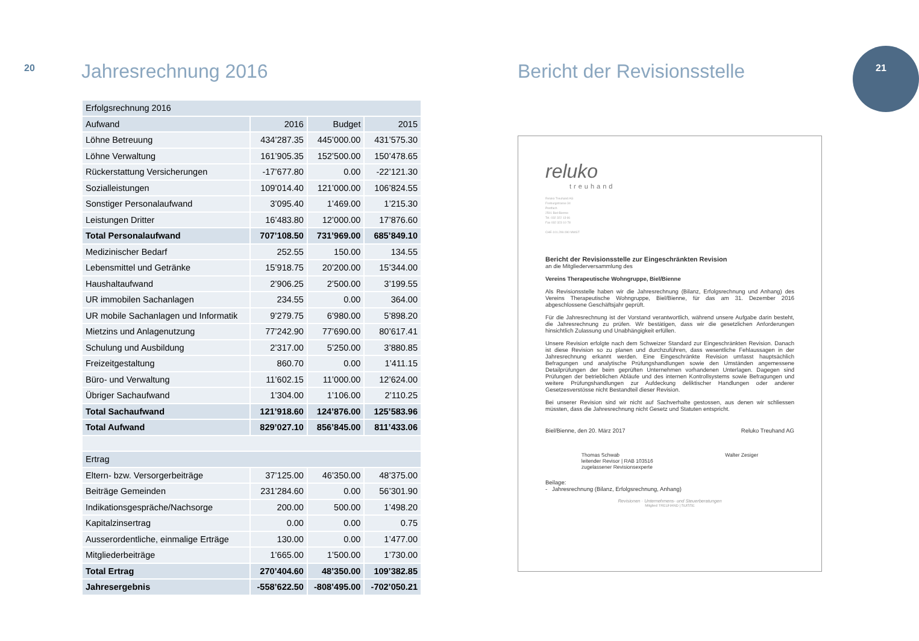20 Jahresrechnung 2016
| Erfolgsrechnung 2016 | | | |
| --- | --- | --- | --- |
| Aufwand | 2016 | Budget | 2015 |
| Löhne Betreuung | 434’287.35 | 445’000.00 | 431’575.30 |
| Löhne Verwaltung | 161’905.35 | 152’500.00 | 150’478.65 |
| Rückerstattung Versicherungen | -17’677.80 | 0.00 | -22’121.30 |
| Sozialleistungen | 109’014.40 | 121’000.00 | 106’824.55 |
| Sonstiger Personalaufwand | 3’095.40 | 1’469.00 | 1’215.30 |
| Leistungen Dritter | 16’483.80 | 12’000.00 | 17’876.60 |
| Total Personalaufwand | 707’108.50 | 731’969.00 | 685’849.10 |
| Medizinischer Bedarf | 252.55 | 150.00 | 134.55 |
| Lebensmittel und Getränke | 15’918.75 | 20’200.00 | 15’344.00 |
| Haushaltaufwand | 2’906.25 | 2’500.00 | 3’199.55 |
| UR immobilen Sachanlagen | 234.55 | 0.00 | 364.00 |
| UR mobile Sachanlagen und Informatik | 9’279.75 | 6’980.00 | 5’898.20 |
| Mietzins und Anlagenutzung | 77’242.90 | 77’690.00 | 80’617.41 |
| Schulung und Ausbildung | 2’317.00 | 5’250.00 | 3’880.85 |
| Freizeitgestaltung | 860.70 | 0.00 | 1’411.15 |
| Büro- und Verwaltung | 11’602.15 | 11’000.00 | 12’624.00 |
| Übriger Sachaufwand | 1’304.00 | 1’106.00 | 2’110.25 |
| Total Sachaufwand | 121’918.60 | 124’876.00 | 125’583.96 |
| Total Aufwand | 829’027.10 | 856’845.00 | 811’433.06 |
| Ertrag | | | |
| Eltern- bzw. Versorgerbeiträge | 37’125.00 | 46’350.00 | 48’375.00 |
| Beiträge Gemeinden | 231’284.60 | 0.00 | 56’301.90 |
| Indikationsgespräche/Nachsorge | 200.00 | 500.00 | 1’498.20 |
| Kapitalzinsertrag | 0.00 | 0.00 | 0.75 |
| Ausserordentliche, einmalige Erträge | 130.00 | 0.00 | 1’477.00 |
| Mitgliederbeiträge | 1’665.00 | 1’500.00 | 1’730.00 |
| Total Ertrag | 270’404.60 | 48’350.00 | 109’382.85 |
| Jahresergebnis | -558’622.50 | -808’495.00 | -702’050.21 |
Bericht der Revisionsstelle 21
reluko
treuhand
Reluko Treuhand AG
Freiburgstrasse 34
Postfach
2501 Biel-Bienne
Tel. 032 322 13 66
Fax 032 323 10 78
CHE-101.299.090 MWST
Bericht der Revisionsstelle zur Eingeschränkten Revision
an die Mitgliederversammlung des
Vereins Therapeutische Wohngruppe, Biel/Bienne
Als Revisionsstelle haben wir die Jahresrechnung (Bilanz, Erfolgsrechnung und Anhang) des Vereins Therapeutische Wohngruppe, Biel/Bienne, für das am 31. Dezember 2016 abgeschlossene Geschäftsjahr geprüft.
Für die Jahresrechnung ist der Vorstand verantwortlich, während unsere Aufgabe darin besteht, die Jahresrechnung zu prüfen. Wir bestätigen, dass wir die gesetzlichen Anforderungen hinsichtlich Zulassung und Unabhängigkeit erfüllen.
Unsere Revision erfolgte nach dem Schweizer Standard zur Eingeschränkten Revision. Danach ist diese Revision so zu planen und durchzuführen, dass wesentliche Fehlaussagen in der Jahresrechnung erkannt werden. Eine Eingeschränkte Revision umfasst hauptsächlich Befragungen und analytische Prüfungshandlungen sowie den Umständen angemessene Detailprüfungen der beim geprüften Unternehmen vorhandenen Unterlagen. Dagegen sind Prüfungen der betrieblichen Abläufe und des internen Kontrollsystems sowie Befragungen und weitere Prüfungshandlungen zur Aufdeckung deliktischer Handlungen oder anderer Gesetzesverstösse nicht Bestandteil dieser Revision.
Bei unserer Revision sind wir nicht auf Sachverhalte gestossen, aus denen wir schliessen müssten, dass die Jahresrechnung nicht Gesetz und Statuten entspricht.
Biel/Bienne, den 20. März 2017 Reluko Treuhand AG
Thomas Schwab
leitender Revisor | RAB 103516
zugelassener Revisionsexperte Walter Zesiger
Beilage:
- Jahresrechnung (Bilanz, Erfolgsrechnung, Anhang)
Revisionen · Unternehmens- und Steuerberatungen
Mitglied TREUHAND | SUISSE